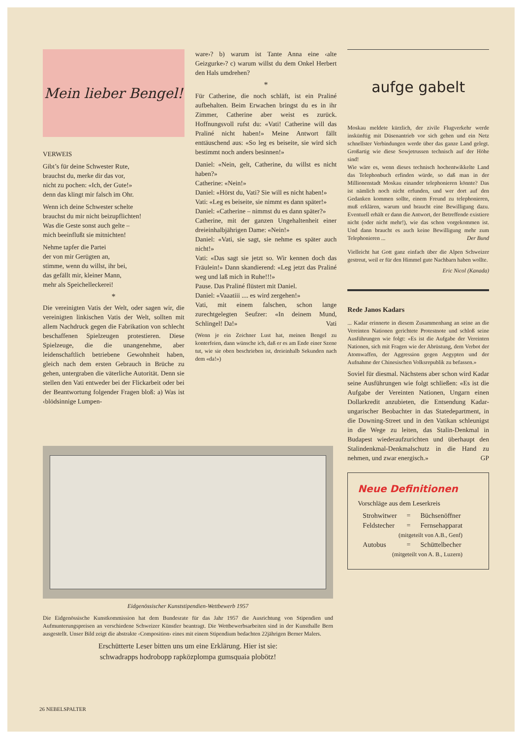Mein lieber Bengel!
VERWEIS
Gibt’s für deine Schwester Rute,
brauchst du, merke dir das vor,
nicht zu pochen: «Ich, der Gute!»
denn das klingt mir falsch im Ohr.
Wenn ich deine Schwester schelte
brauchst du mir nicht beizupflichten!
Was die Geste sonst auch gelte –
mich beeinflußt sie mitnichten!
Nehme tapfer die Partei
der von mir Gerügten an,
stimme, wenn du willst, ihr bei,
das gefällt mir, kleiner Mann,
mehr als Speichelleckerei!
*
Die vereinigten Vatis der Welt, oder sagen wir, die vereinigten linkischen Vatis der Welt, sollten mit allem Nachdruck gegen die Fabrikation von schlecht beschaffenen Spielzeugen protestieren. Diese Spielzeuge, die die unangenehme, aber leidenschaftlich betriebene Gewohnheit haben, gleich nach dem ersten Gebrauch in Brüche zu gehen, untergraben die väterliche Autorität. Denn sie stellen den Vati entweder bei der Flickarbeit oder bei der Beantwortung folgender Fragen bloß: a) Was ist ‹blödsinnige Lumpen-
ware›? b) warum ist Tante Anna eine ‹alte Geizgurke›? c) warum willst du dem Onkel Herbert den Hals umdrehen?
*
Für Catherine, die noch schläft, ist ein Praliné aufbehalten. Beim Erwachen bringst du es in ihr Zimmer, Catherine aber weist es zurück. Hoffnungsvoll rufst du: «Vati! Catherine will das Praliné nicht haben!» Meine Antwort fällt enttäuschend aus: «So leg es beiseite, sie wird sich bestimmt noch anders besinnen!»
Daniel: «Nein, gelt, Catherine, du willst es nicht haben?»
Catherine: «Nein!»
Daniel: «Hörst du, Vati? Sie will es nicht haben!»
Vati: «Leg es beiseite, sie nimmt es dann später!»
Daniel: «Catherine – nimmst du es dann später?»
Catherine, mit der ganzen Ungehaltenheit einer dreieinhalbjährigen Dame: «Nein!»
Daniel: «Vati, sie sagt, sie nehme es später auch nicht!»
Vati: «Das sagt sie jetzt so. Wir kennen doch das Fräulein!» Dann skandierend: «Leg jetzt das Praliné weg und laß mich in Ruhe!!!»
Pause. Das Praliné flüstert mit Daniel.
Daniel: «Vaaatiii .... es wird zergehen!»
Vati, mit einem falschen, schon lange zurechtgelegten Seufzer: «In deinem Mund, Schlingel! Da!» Vati
(Wenn je ein Zeichner Lust hat, meinen Bengel zu konterfeien, dann wünsche ich, daß er es am Ende einer Szene tut, wie sie oben beschrieben ist, dreieinhalb Sekunden nach dem «da!»)
aufge gabelt
Moskau meldete kürzlich, der zivile Flugverkehr werde inskünftig mit Düsenantrieb vor sich gehen und ein Netz schnellster Verbindungen werde über das ganze Land gelegt. Großartig wie diese Sowjetrussen technisch auf der Höhe sind!
Wie wäre es, wenn dieses technisch hochentwikkelte Land das Telephonbuch erfinden würde, so daß man in der Millionenstadt Moskau einander telephonieren könnte? Das ist nämlich noch nicht erfunden, und wer dort auf den Gedanken kommen sollte, einem Freund zu telephonieren, muß erklären, warum und braucht eine Bewilligung dazu. Eventuell erhält er dann die Antwort, der Betreffende existiere nicht (oder nicht mehr!), wie das schon vorgekommen ist. Und dann braucht es auch keine Bewilligung mehr zum Telephonieren ... Der Bund
Vielleicht hat Gott ganz einfach über die Alpen Schweizer gestreut, weil er für den Himmel gute Nachbarn haben wollte.
Eric Nicol (Kanada)
Rede Janos Kadars
... Kadar erinnerte in diesem Zusammenhang an seine an die Vereinten Nationen gerichtete Protestnote und schloß seine Ausführungen wie folgt: «Es ist die Aufgabe der Vereinten Nationen, sich mit Fragen wie der Abrüstung, dem Verbot der Atomwaffen, der Aggression gegen Aegypten und der Aufnahme der Chinesischen Volksrepublik zu befassen.»
Soviel für diesmal. Nächstens aber schon wird Kadar seine Ausführungen wie folgt schließen: «Es ist die Aufgabe der Vereinten Nationen, Ungarn einen Dollarkredit anzubieten, die Entsendung Kadar-ungarischer Beobachter in das Statedepartment, in die Downing-Street und in den Vatikan schleunigst in die Wege zu leiten, das Stalin-Denkmal in Budapest wiederaufzurichten und überhaupt den Stalindenkmal-Denkmalschutz in die Hand zu nehmen, und zwar energisch.» GP
Neue Definitionen
Vorschläge aus dem Leserkreis
| Strohwitwer | = | Büchsenöffner |
| Feldstecher | = | Fernsehapparat |
| (mitgeteilt von A.B., Genf) | | |
| Autobus | = | Schüttelbecher |
| (mitgeteilt von A. B., Luzern) | | |
Eidgenössischer Kunststipendien-Wettbewerb 1957
Die Eidgenössische Kunstkommission hat dem Bundesrate für das Jahr 1957 die Ausrichtung von Stipendien und Aufmunterungspreisen an verschiedene Schweizer Künstler beantragt. Die Wettbewerbsarbeiten sind in der Kunsthalle Bern ausgestellt. Unser Bild zeigt die abstrakte ‹Composition› eines mit einem Stipendium bedachten 22jährigen Berner Malers.
Erschütterte Leser bitten uns um eine Erklärung. Hier ist sie:
schwadrapps hodrobopp rapközplompa gumsquaia plobötz!
26 NEBELSPALTER